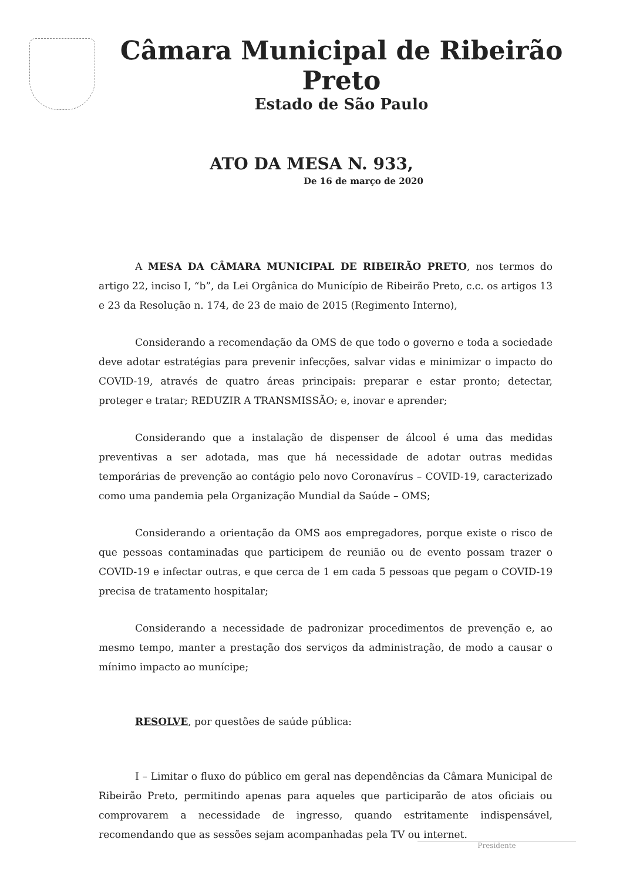Câmara Municipal de Ribeirão Preto
Estado de São Paulo
ATO DA MESA N. 933,
De 16 de março de 2020
A MESA DA CÂMARA MUNICIPAL DE RIBEIRÃO PRETO, nos termos do artigo 22, inciso I, “b”, da Lei Orgânica do Município de Ribeirão Preto, c.c. os artigos 13 e 23 da Resolução n. 174, de 23 de maio de 2015 (Regimento Interno),
Considerando a recomendação da OMS de que todo o governo e toda a sociedade deve adotar estratégias para prevenir infecções, salvar vidas e minimizar o impacto do COVID-19, através de quatro áreas principais: preparar e estar pronto; detectar, proteger e tratar; REDUZIR A TRANSMISSÃO; e, inovar e aprender;
Considerando que a instalação de dispenser de álcool é uma das medidas preventivas a ser adotada, mas que há necessidade de adotar outras medidas temporárias de prevenção ao contágio pelo novo Coronavírus – COVID-19, caracterizado como uma pandemia pela Organização Mundial da Saúde – OMS;
Considerando a orientação da OMS aos empregadores, porque existe o risco de que pessoas contaminadas que participem de reunião ou de evento possam trazer o COVID-19 e infectar outras, e que cerca de 1 em cada 5 pessoas que pegam o COVID-19 precisa de tratamento hospitalar;
Considerando a necessidade de padronizar procedimentos de prevenção e, ao mesmo tempo, manter a prestação dos serviços da administração, de modo a causar o mínimo impacto ao munícipe;
RESOLVE, por questões de saúde pública:
I – Limitar o fluxo do público em geral nas dependências da Câmara Municipal de Ribeirão Preto, permitindo apenas para aqueles que participarão de atos oficiais ou comprovarem a necessidade de ingresso, quando estritamente indispensável, recomendando que as sessões sejam acompanhadas pela TV ou internet.
Presidente